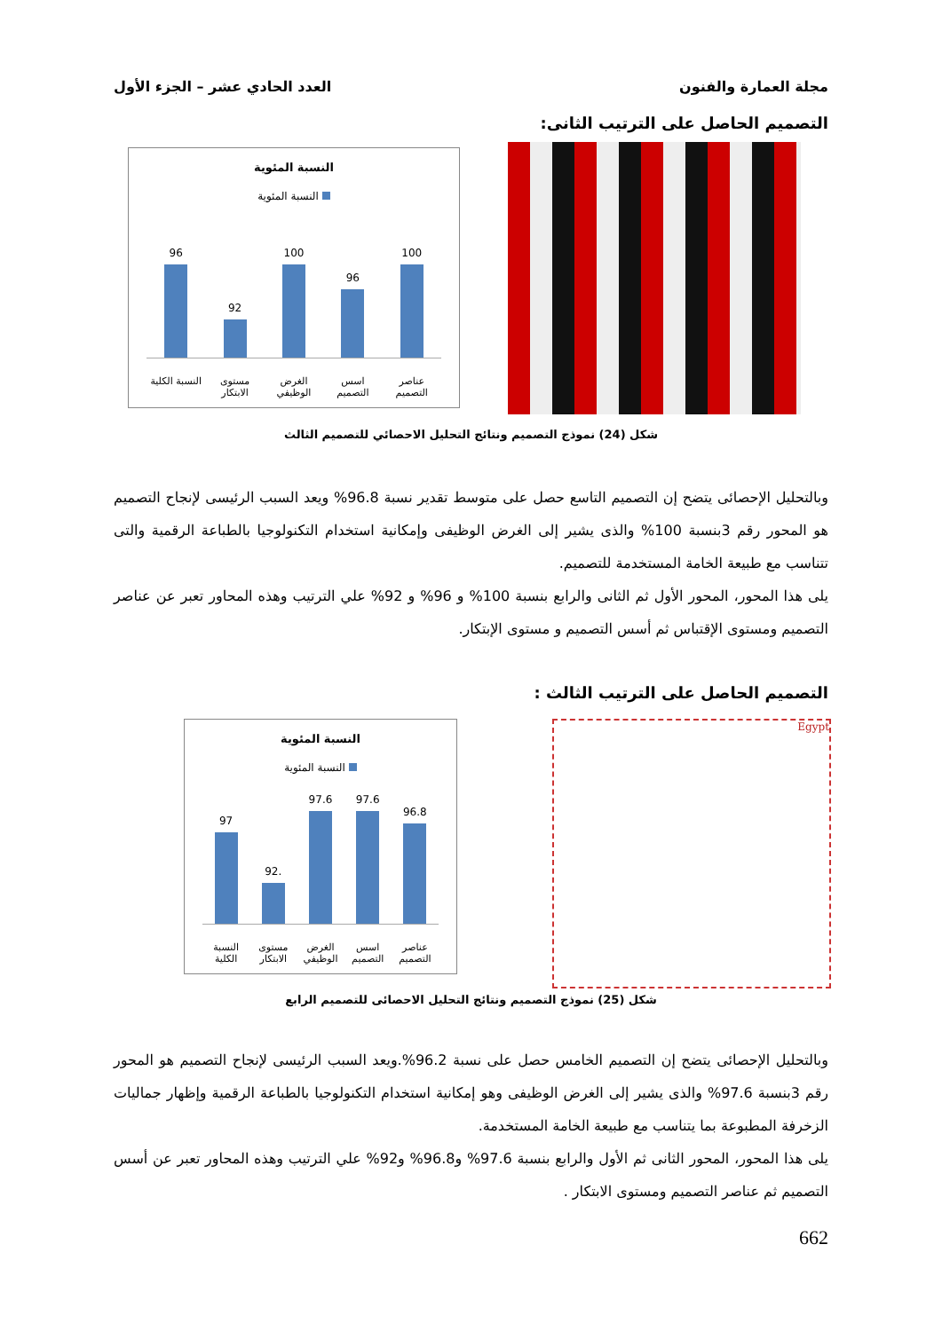مجلة العمارة والفنون العدد الحادي عشر – الجزء الأول
التصميم الحاصل على الترتيب الثانى:
النسبة المئوية
النسبة المئوية
96
92
100
96
100
النسبة الكلية
مستوى الابتكار
الغرض الوظيفي
اسس التصميم
عناصر التصميم
شكل (24) نموذج التصميم ونتائج التحليل الاحصائي للتصميم الثالث
وبالتحليل الإحصائى يتضح إن التصميم التاسع حصل على متوسط تقدير نسبة 96.8% ويعد السبب الرئيسى لإنجاح التصميم هو المحور رقم 3بنسبة 100% والذى يشير إلى الغرض الوظيفى وإمكانية استخدام التكنولوجيا بالطباعة الرقمية والتى تتناسب مع طبيعة الخامة المستخدمة للتصميم.
يلى هذا المحور، المحور الأول ثم الثانى والرابع بنسبة 100% و 96% و 92% علي الترتيب وهذه المحاور تعبر عن عناصر التصميم ومستوى الإقتباس ثم أسس التصميم و مستوى الإبتكار.
التصميم الحاصل على الترتيب الثالث :
Egypt
النسبة المئوية
النسبة المئوية
97
92.
97.6
97.6
96.8
النسبة الكلية
مستوى الابتكار
الغرض الوظيفي
اسس التصميم
عناصر التصميم
شكل (25) نموذج التصميم ونتائج التحليل الاحصائى للتصميم الرابع
وبالتحليل الإحصائى يتضح إن التصميم الخامس حصل على نسبة 96.2%.ويعد السبب الرئيسى لإنجاح التصميم هو المحور رقم 3بنسبة 97.6% والذى يشير إلى الغرض الوظيفى وهو إمكانية استخدام التكنولوجيا بالطباعة الرقمية وإظهار جماليات الزخرفة المطبوعة بما يتناسب مع طبيعة الخامة المستخدمة.
يلى هذا المحور، المحور الثانى ثم الأول والرابع بنسبة 97.6% و96.8% و92% علي الترتيب وهذه المحاور تعبر عن أسس التصميم ثم عناصر التصميم ومستوى الابتكار .
662